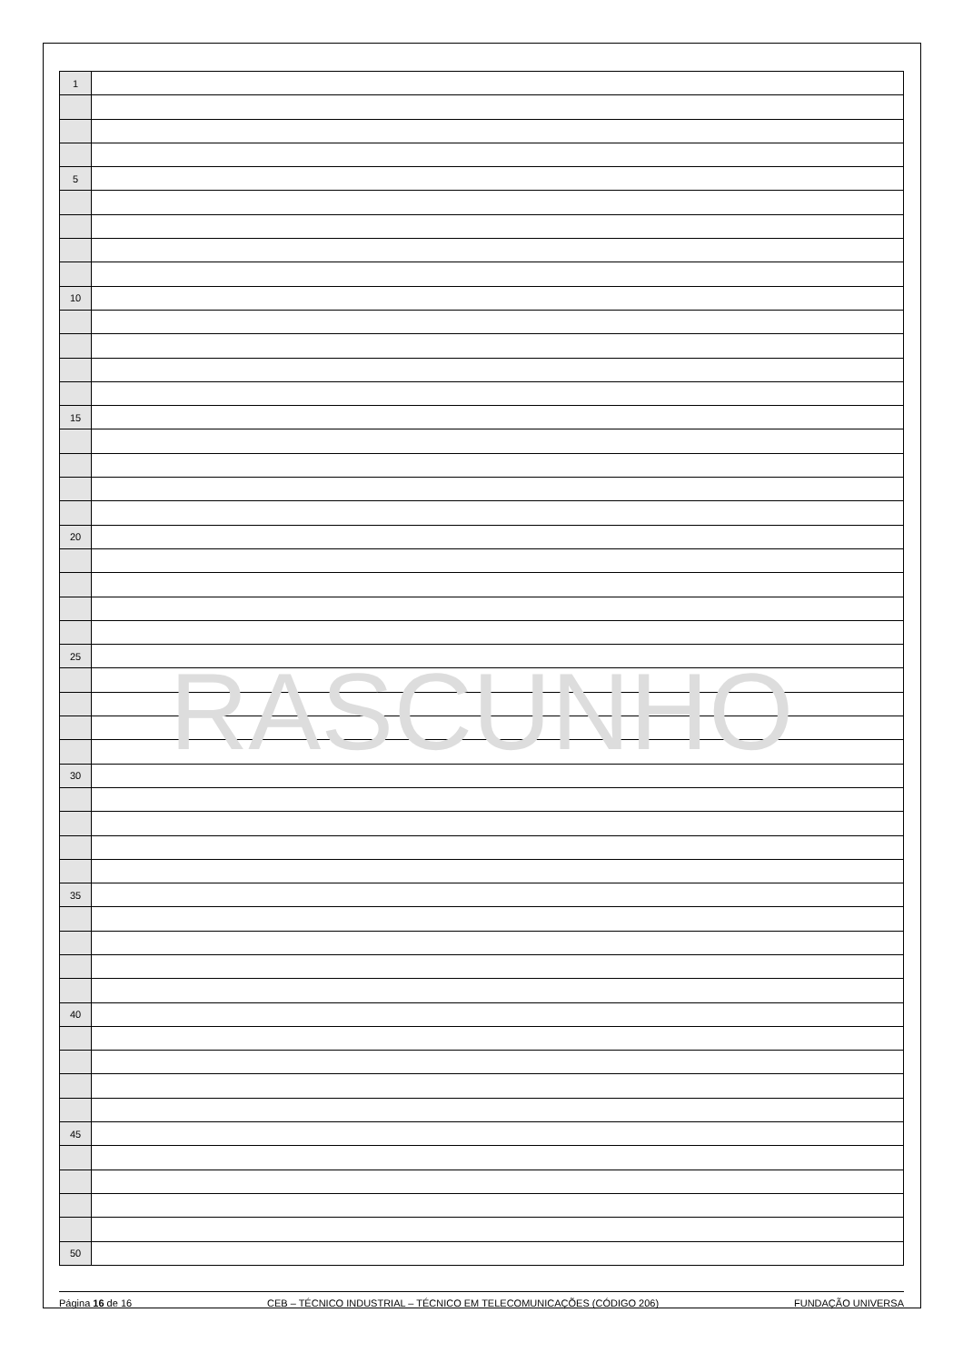RASCUNHO
| 1 | |
| 5 | |
| 10 | |
| 15 | |
| 20 | |
| 25 | |
| 30 | |
| 35 | |
| 40 | |
| 45 | |
| 50 | |
Página 16 de 16 CEB – TÉCNICO INDUSTRIAL – TÉCNICO EM TELECOMUNICAÇÕES (CÓDIGO 206) FUNDAÇÃO UNIVERSA